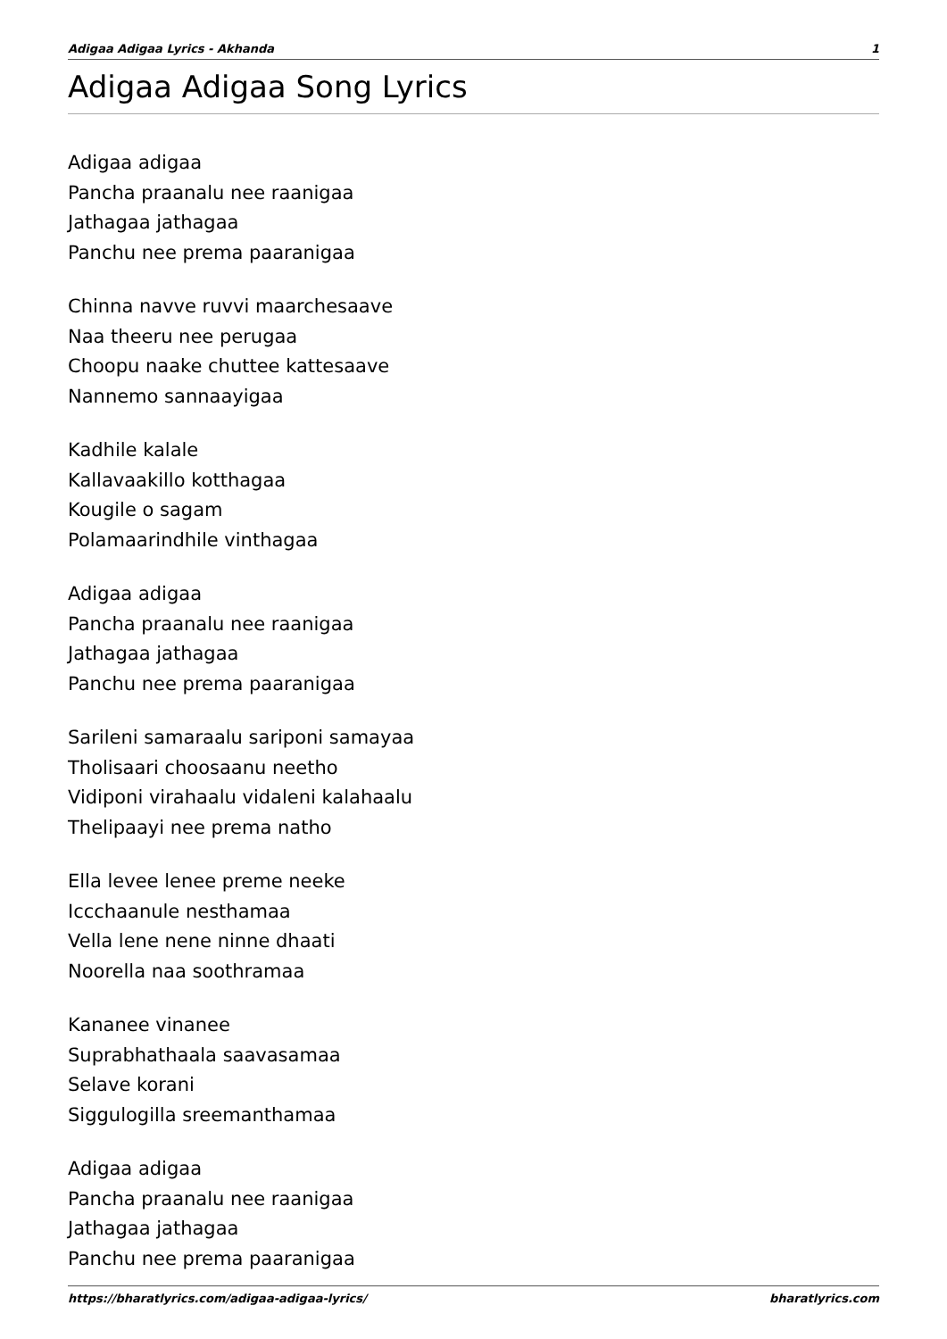Adigaa Adigaa Lyrics - Akhanda 1
Adigaa Adigaa Song Lyrics
Adigaa adigaa
Pancha praanalu nee raanigaa
Jathagaa jathagaa
Panchu nee prema paaranigaa
Chinna navve ruvvi maarchesaave
Naa theeru nee perugaa
Choopu naake chuttee kattesaave
Nannemo sannaayigaa
Kadhile kalale
Kallavaakillo kotthagaa
Kougile o sagam
Polamaarindhile vinthagaa
Adigaa adigaa
Pancha praanalu nee raanigaa
Jathagaa jathagaa
Panchu nee prema paaranigaa
Sarileni samaraalu sariponi samayaa
Tholisaari choosaanu neetho
Vidiponi virahaalu vidaleni kalahaalu
Thelipaayi nee prema natho
Ella levee lenee preme neeke
Iccchaanule nesthamaa
Vella lene nene ninne dhaati
Noorella naa soothramaa
Kananee vinanee
Suprabhathaala saavasamaa
Selave korani
Siggulogilla sreemanthamaa
Adigaa adigaa
Pancha praanalu nee raanigaa
Jathagaa jathagaa
Panchu nee prema paaranigaa
https://bharatlyrics.com/adigaa-adigaa-lyrics/ bharatlyrics.com